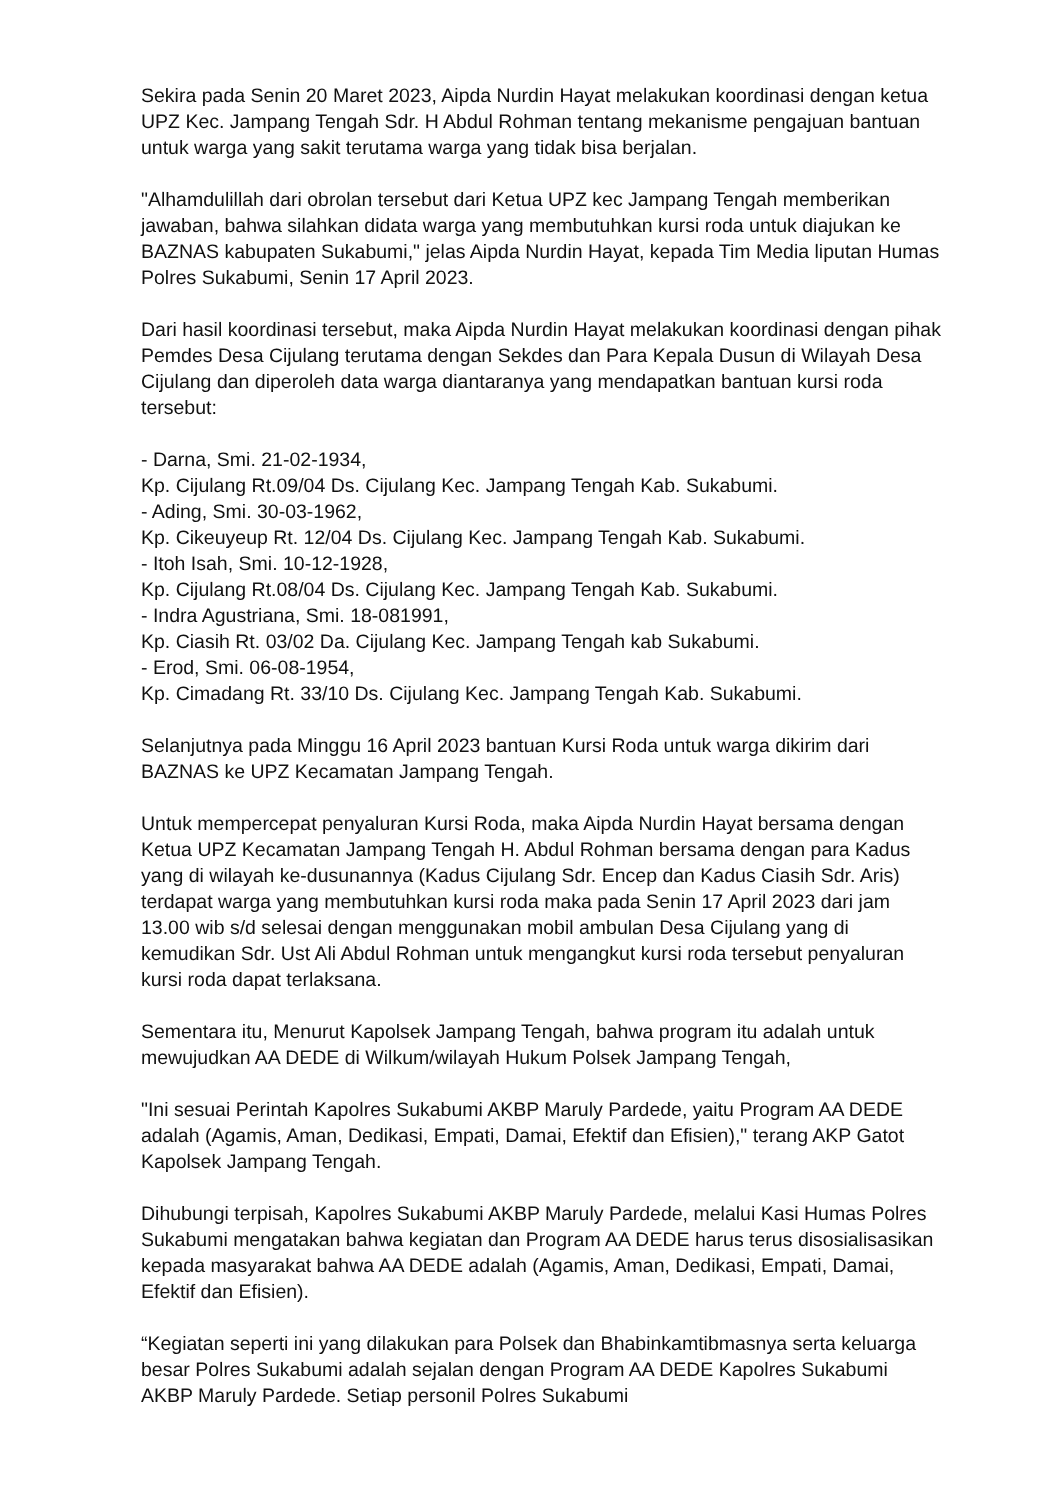Sekira pada Senin 20 Maret 2023, Aipda Nurdin Hayat melakukan koordinasi dengan ketua UPZ Kec. Jampang Tengah Sdr. H Abdul Rohman tentang mekanisme pengajuan bantuan untuk warga yang sakit terutama warga yang tidak bisa berjalan.
"Alhamdulillah dari obrolan tersebut dari Ketua UPZ kec Jampang Tengah memberikan jawaban, bahwa silahkan didata warga yang membutuhkan kursi roda untuk diajukan ke BAZNAS kabupaten Sukabumi," jelas Aipda Nurdin Hayat, kepada Tim Media liputan Humas Polres Sukabumi, Senin 17 April 2023.
Dari hasil koordinasi tersebut, maka Aipda Nurdin Hayat melakukan koordinasi dengan pihak Pemdes Desa Cijulang terutama dengan Sekdes dan Para Kepala Dusun di Wilayah Desa Cijulang dan diperoleh data warga diantaranya yang mendapatkan bantuan kursi roda tersebut:
- Darna, Smi. 21-02-1934,
Kp. Cijulang Rt.09/04 Ds. Cijulang Kec. Jampang Tengah Kab. Sukabumi.
- Ading, Smi. 30-03-1962,
Kp. Cikeuyeup Rt. 12/04 Ds. Cijulang Kec. Jampang Tengah Kab. Sukabumi.
- Itoh Isah, Smi. 10-12-1928,
Kp. Cijulang Rt.08/04 Ds. Cijulang Kec. Jampang Tengah Kab. Sukabumi.
- Indra Agustriana, Smi. 18-081991,
Kp. Ciasih Rt. 03/02 Da. Cijulang Kec. Jampang Tengah kab Sukabumi.
- Erod, Smi. 06-08-1954,
Kp. Cimadang Rt. 33/10 Ds. Cijulang Kec. Jampang Tengah Kab. Sukabumi.
Selanjutnya pada Minggu 16 April 2023 bantuan Kursi Roda untuk warga dikirim dari BAZNAS ke UPZ Kecamatan Jampang Tengah.
Untuk mempercepat penyaluran Kursi Roda, maka Aipda Nurdin Hayat bersama dengan Ketua UPZ Kecamatan Jampang Tengah H. Abdul Rohman bersama dengan para Kadus yang di wilayah ke-dusunannya (Kadus Cijulang Sdr. Encep dan Kadus Ciasih Sdr. Aris) terdapat warga yang membutuhkan kursi roda maka pada Senin 17 April 2023 dari jam 13.00 wib s/d selesai dengan menggunakan mobil ambulan Desa Cijulang yang di kemudikan Sdr. Ust Ali Abdul Rohman untuk mengangkut kursi roda tersebut penyaluran kursi roda dapat terlaksana.
Sementara itu, Menurut Kapolsek Jampang Tengah, bahwa program itu adalah untuk mewujudkan AA DEDE di Wilkum/wilayah Hukum Polsek Jampang Tengah,
"Ini sesuai Perintah Kapolres Sukabumi AKBP Maruly Pardede, yaitu Program AA DEDE adalah (Agamis, Aman, Dedikasi, Empati, Damai, Efektif dan Efisien)," terang AKP Gatot Kapolsek Jampang Tengah.
Dihubungi terpisah, Kapolres Sukabumi AKBP Maruly Pardede, melalui Kasi Humas Polres Sukabumi mengatakan bahwa kegiatan dan Program AA DEDE harus terus disosialisasikan kepada masyarakat bahwa AA DEDE adalah (Agamis, Aman, Dedikasi, Empati, Damai, Efektif dan Efisien).
“Kegiatan seperti ini yang dilakukan para Polsek dan Bhabinkamtibmasnya serta keluarga besar Polres Sukabumi adalah sejalan dengan Program AA DEDE Kapolres Sukabumi AKBP Maruly Pardede. Setiap personil Polres Sukabumi